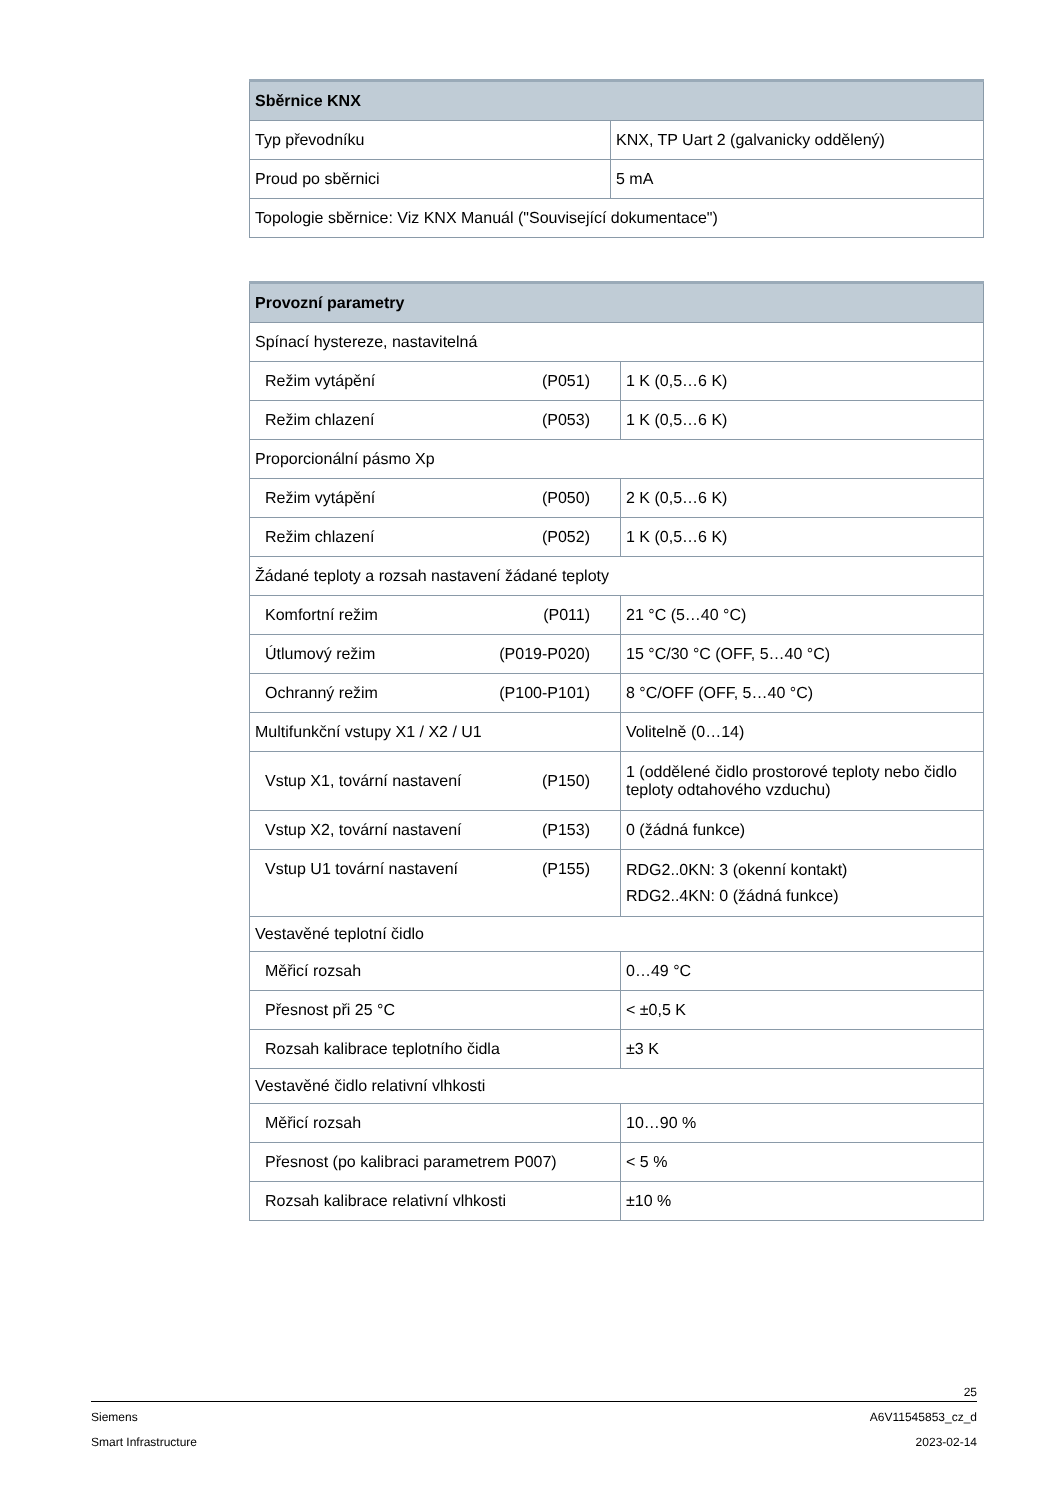| Sběrnice KNX | |
| --- | --- |
| Typ převodníku | KNX, TP Uart 2 (galvanicky oddělený) |
| Proud po sběrnici | 5 mA |
| Topologie sběrnice: Viz KNX Manuál ("Související dokumentace") | |
| Provozní parametry | |
| --- | --- |
| Spínací hystereze, nastavitelná | |
| Režim vytápění (P051) | 1 K (0,5…6 K) |
| Režim chlazení (P053) | 1 K (0,5…6 K) |
| Proporcionální pásmo Xp | |
| Režim vytápění (P050) | 2 K (0,5…6 K) |
| Režim chlazení (P052) | 1 K (0,5…6 K) |
| Žádané teploty a rozsah nastavení žádané teploty | |
| Komfortní režim (P011) | 21 °C (5…40 °C) |
| Útlumový režim (P019-P020) | 15 °C/30 °C (OFF, 5…40 °C) |
| Ochranný režim (P100-P101) | 8 °C/OFF (OFF, 5…40 °C) |
| Multifunkční vstupy X1 / X2 / U1 | Volitelně (0…14) |
| Vstup X1, tovární nastavení (P150) | 1 (oddělené čidlo prostorové teploty nebo čidlo teploty odtahového vzduchu) |
| Vstup X2, tovární nastavení (P153) | 0 (žádná funkce) |
| Vstup U1 tovární nastavení (P155) | RDG2..0KN: 3 (okenní kontakt) RDG2..4KN: 0 (žádná funkce) |
| Vestavěné teplotní čidlo | |
| Měřicí rozsah | 0…49 °C |
| Přesnost při 25 °C | < ±0,5 K |
| Rozsah kalibrace teplotního čidla | ±3 K |
| Vestavěné čidlo relativní vlhkosti | |
| Měřicí rozsah | 10…90 % |
| Přesnost (po kalibraci parametrem P007) | < 5 % |
| Rozsah kalibrace relativní vlhkosti | ±10 % |
25
Siemens A6V11545853_cz_d
Smart Infrastructure 2023-02-14